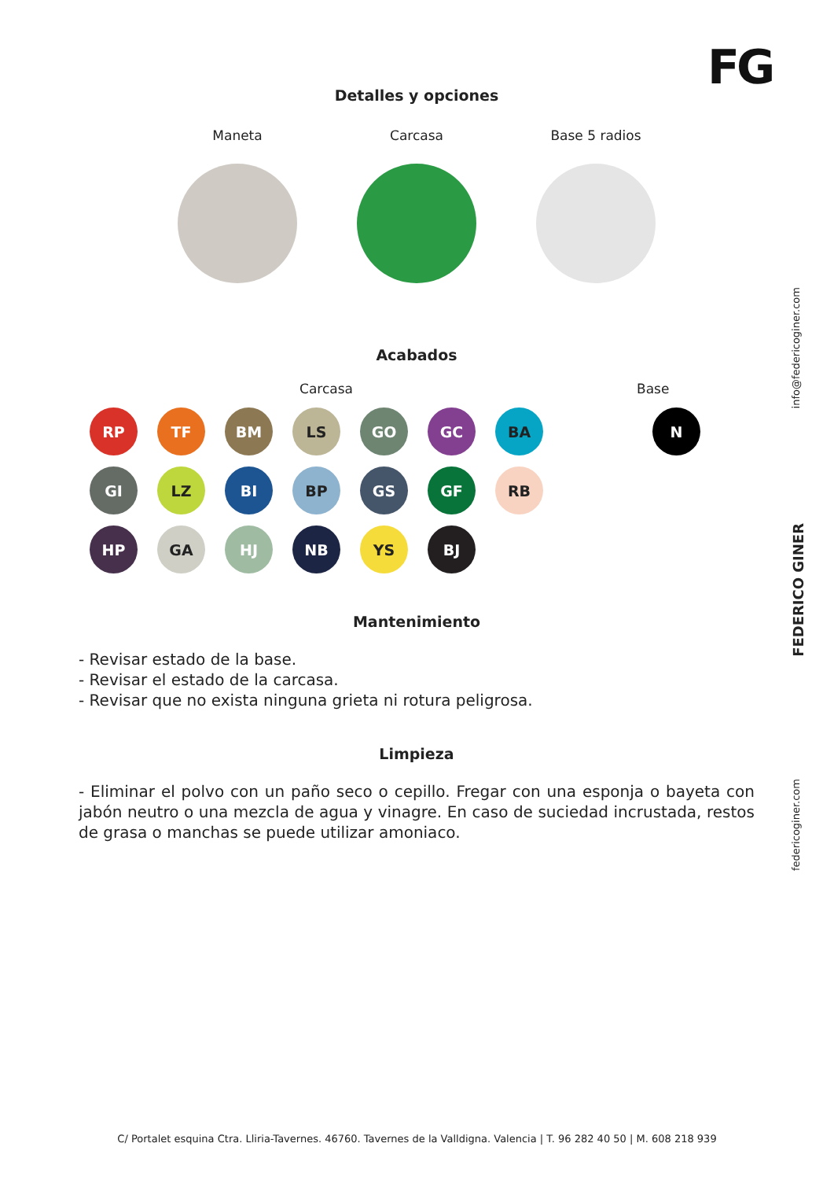FG
Detalles y opciones
Maneta Carcasa Base 5 radios
Acabados
Carcasa Base
RP
TF
BM
LS
GO
GC
BA
GI
LZ
BI
BP
GS
GF
RB
HP
GA
HJ
NB
YS
BJ
N
Mantenimiento
- Revisar estado de la base.
- Revisar el estado de la carcasa.
- Revisar que no exista ninguna grieta ni rotura peligrosa.
Limpieza
- Eliminar el polvo con un paño seco o cepillo. Fregar con una esponja o bayeta con jabón neutro o una mezcla de agua y vinagre. En caso de suciedad incrustada, restos de grasa o manchas se puede utilizar amoniaco.
info@federicoginer.com
FEDERICO GINER
federicoginer.com
C/ Portalet esquina Ctra. Lliria-Tavernes. 46760. Tavernes de la Valldigna. Valencia | T. 96 282 40 50 | M. 608 218 939